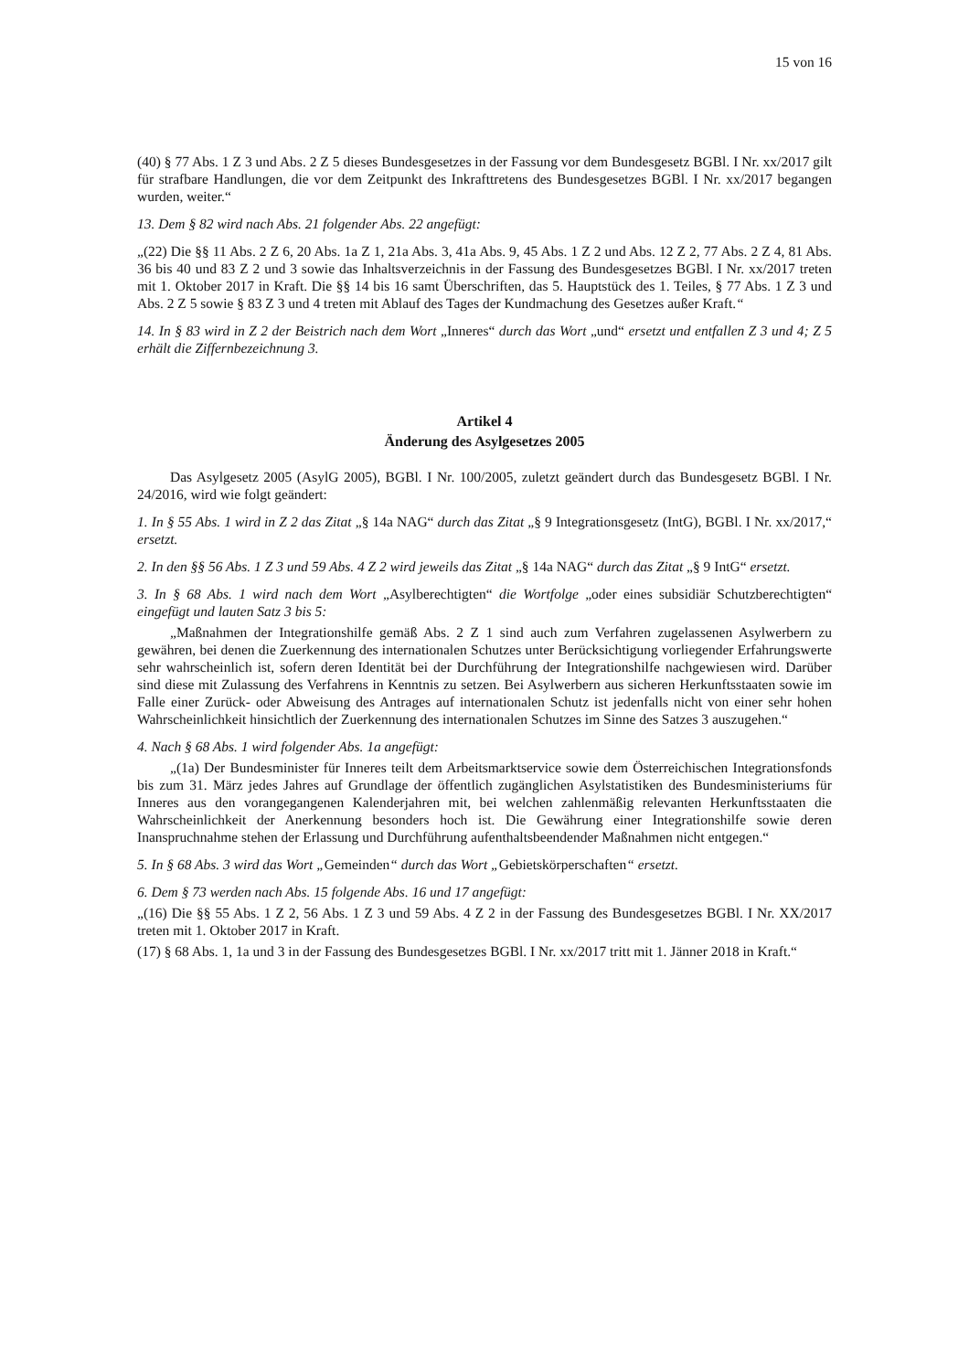15 von 16
(40) § 77 Abs. 1 Z 3 und Abs. 2 Z 5 dieses Bundesgesetzes in der Fassung vor dem Bundesgesetz BGBl. I Nr. xx/2017 gilt für strafbare Handlungen, die vor dem Zeitpunkt des Inkrafttretens des Bundesgesetzes BGBl. I Nr. xx/2017 begangen wurden, weiter.“
13. Dem § 82 wird nach Abs. 21 folgender Abs. 22 angefügt:
„(22) Die §§ 11 Abs. 2 Z 6, 20 Abs. 1a Z 1, 21a Abs. 3, 41a Abs. 9, 45 Abs. 1 Z 2 und Abs. 12 Z 2, 77 Abs. 2 Z 4, 81 Abs. 36 bis 40 und 83 Z 2 und 3 sowie das Inhaltsverzeichnis in der Fassung des Bundesgesetzes BGBl. I Nr. xx/2017 treten mit 1. Oktober 2017 in Kraft. Die §§ 14 bis 16 samt Überschriften, das 5. Hauptstück des 1. Teiles, § 77 Abs. 1 Z 3 und Abs. 2 Z 5 sowie § 83 Z 3 und 4 treten mit Ablauf des Tages der Kundmachung des Gesetzes außer Kraft.“
14. In § 83 wird in Z 2 der Beistrich nach dem Wort „Inneres“ durch das Wort „und“ ersetzt und entfallen Z 3 und 4; Z 5 erhält die Ziffernbezeichnung 3.
Artikel 4
Änderung des Asylgesetzes 2005
Das Asylgesetz 2005 (AsylG 2005), BGBl. I Nr. 100/2005, zuletzt geändert durch das Bundesgesetz BGBl. I Nr. 24/2016, wird wie folgt geändert:
1. In § 55 Abs. 1 wird in Z 2 das Zitat „§ 14a NAG“ durch das Zitat „§ 9 Integrationsgesetz (IntG), BGBl. I Nr. xx/2017,“ ersetzt.
2. In den §§ 56 Abs. 1 Z 3 und 59 Abs. 4 Z 2 wird jeweils das Zitat „§ 14a NAG“ durch das Zitat „§ 9 IntG“ ersetzt.
3. In § 68 Abs. 1 wird nach dem Wort „Asylberechtigten“ die Wortfolge „oder eines subsidiär Schutzberechtigten“ eingefügt und lauten Satz 3 bis 5:
„Maßnahmen der Integrationshilfe gemäß Abs. 2 Z 1 sind auch zum Verfahren zugelassenen Asylwerbern zu gewähren, bei denen die Zuerkennung des internationalen Schutzes unter Berücksichtigung vorliegender Erfahrungswerte sehr wahrscheinlich ist, sofern deren Identität bei der Durchführung der Integrationshilfe nachgewiesen wird. Darüber sind diese mit Zulassung des Verfahrens in Kenntnis zu setzen. Bei Asylwerbern aus sicheren Herkunftsstaaten sowie im Falle einer Zurück- oder Abweisung des Antrages auf internationalen Schutz ist jedenfalls nicht von einer sehr hohen Wahrscheinlichkeit hinsichtlich der Zuerkennung des internationalen Schutzes im Sinne des Satzes 3 auszugehen.“
4. Nach § 68 Abs. 1 wird folgender Abs. 1a angefügt:
„(1a) Der Bundesminister für Inneres teilt dem Arbeitsmarktservice sowie dem Österreichischen Integrationsfonds bis zum 31. März jedes Jahres auf Grundlage der öffentlich zugänglichen Asylstatistiken des Bundesministeriums für Inneres aus den vorangegangenen Kalenderjahren mit, bei welchen zahlenmäßig relevanten Herkunftsstaaten die Wahrscheinlichkeit der Anerkennung besonders hoch ist. Die Gewährung einer Integrationshilfe sowie deren Inanspruchnahme stehen der Erlassung und Durchführung aufenthaltsbeendender Maßnahmen nicht entgegen.“
5. In § 68 Abs. 3 wird das Wort „Gemeinden“ durch das Wort „Gebietskörperschaften“ ersetzt.
6. Dem § 73 werden nach Abs. 15 folgende Abs. 16 und 17 angefügt:
„(16) Die §§ 55 Abs. 1 Z 2, 56 Abs. 1 Z 3 und 59 Abs. 4 Z 2 in der Fassung des Bundesgesetzes BGBl. I Nr. XX/2017 treten mit 1. Oktober 2017 in Kraft.
(17) § 68 Abs. 1, 1a und 3 in der Fassung des Bundesgesetzes BGBl. I Nr. xx/2017 tritt mit 1. Jänner 2018 in Kraft.“